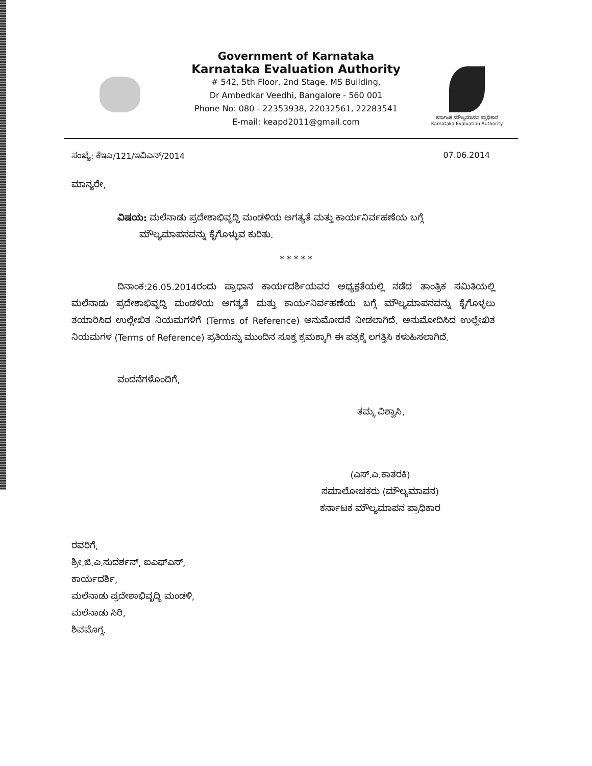ಕರ್ನಾಟಕ ಮೌಲ್ಯಮಾಪನ ಪ್ರಾಧಿಕಾರ
Karnataka Evaluation Authority
Government of Karnataka
Karnataka Evaluation Authority
# 542, 5th Floor, 2nd Stage, MS Building,
Dr Ambedkar Veedhi, Bangalore - 560 001
Phone No: 080 - 22353938, 22032561, 22283541
E-mail: keapd2011@gmail.com
ಸಂಖ್ಯೆ: ಕೆಇಎ/121/ಇವಿಎನ್/2014 07.06.2014
ಮಾನ್ಯರೇ,
ವಿಷಯ: ಮಲೆನಾಡು ಪ್ರದೇಶಾಭಿವೃದ್ಧಿ ಮಂಡಳಿಯ ಅಗತ್ಯತೆ ಮತ್ತು ಕಾರ್ಯನಿರ್ವಹಣೆಯ ಬಗ್ಗೆ
ಮೌಲ್ಯಮಾಪನವನ್ನು ಕೈಗೊಳ್ಳುವ ಕುರಿತು.
* * * * *
ದಿನಾಂಕ:26.05.2014ರಂದು ಪ್ರಾಧಾನ ಕಾರ್ಯದರ್ಶಿಯವರ ಅಧ್ಯಕ್ಷತೆಯಲ್ಲಿ ನಡೆದ ತಾಂತ್ರಿಕ ಸಮಿತಿಯಲ್ಲಿ ಮಲೆನಾಡು ಪ್ರದೇಶಾಭಿವೃದ್ಧಿ ಮಂಡಳಿಯ ಅಗತ್ಯತೆ ಮತ್ತು ಕಾರ್ಯನಿರ್ವಹಣೆಯ ಬಗ್ಗೆ ಮೌಲ್ಯಮಾಪನವನ್ನು ಕೈಗೊಳ್ಳಲು ತಯಾರಿಸಿದ ಉಲ್ಲೇಖಿತ ನಿಯಮಗಳಿಗೆ (Terms of Reference) ಅನುಮೋದನೆ ನೀಡಲಾಗಿದೆ. ಅನುಮೋದಿಸಿದ ಉಲ್ಲೇಖಿತ ನಿಯಮಗಳ (Terms of Reference) ಪ್ರತಿಯನ್ನು ಮುಂದಿನ ಸೂಕ್ತ ಕ್ರಮಕ್ಕಾಗಿ ಈ ಪತ್ರಕ್ಕೆ ಲಗತ್ತಿಸಿ ಕಳುಹಿಸಲಾಗಿದೆ.
ವಂದನೆಗಳೊಂದಿಗೆ,
ತಮ್ಮ ವಿಶ್ವಾಸಿ,
(ಎಸ್.ಎ.ಕಾತರಕಿ)
ಸಮಾಲೋಚಕರು (ಮೌಲ್ಯಮಾಪನ)
ಕರ್ನಾಟಕ ಮೌಲ್ಯಮಾಪನ ಪ್ರಾಧಿಕಾರ
ರವರಿಗೆ,
ಶ್ರೀ.ಜಿ.ಎ.ಸುದರ್ಶನ್, ಐಎಫ್ಎಸ್,
ಕಾರ್ಯದರ್ಶಿ,
ಮಲೆನಾಡು ಪ್ರದೇಶಾಭಿವೃದ್ಧಿ ಮಂಡಳಿ,
ಮಲೆನಾಡು ಸಿರಿ,
ಶಿವಮೊಗ್ಗ.